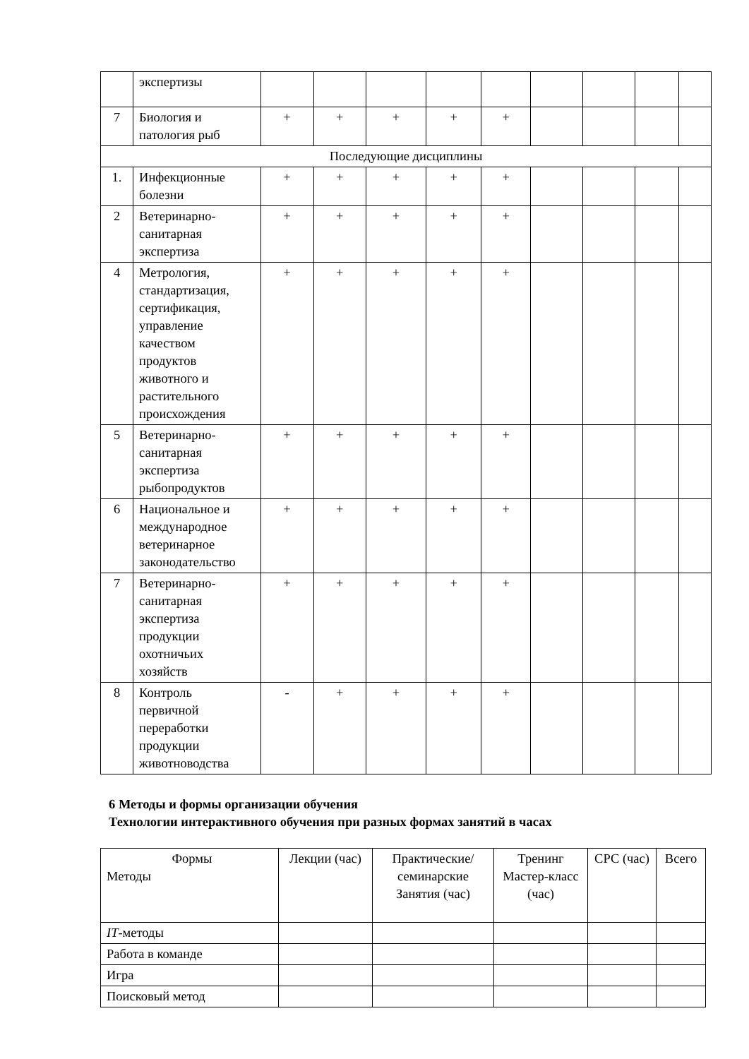| | экспертизы | | | | | | | | | |
| 7 | Биология и патология рыб | + | + | + | + | + | | | | |
| Последующие дисциплины | | | | | | | | | | |
| 1. | Инфекционные болезни | + | + | + | + | + | | | | |
| 2 | Ветеринарно-санитарная экспертиза | + | + | + | + | + | | | | |
| 4 | Метрология, стандартизация, сертификация, управление качеством продуктов животного и растительного происхождения | + | + | + | + | + | | | | |
| 5 | Ветеринарно-санитарная экспертиза рыбопродуктов | + | + | + | + | + | | | | |
| 6 | Национальное и международное ветеринарное законодательство | + | + | + | + | + | | | | |
| 7 | Ветеринарно-санитарная экспертиза продукции охотничьих хозяйств | + | + | + | + | + | | | | |
| 8 | Контроль первичной переработки продукции животноводства | - | + | + | + | + | | | | |
6 Методы и формы организации обучения
Технологии интерактивного обучения при разных формах занятий в часах
| Формы Методы | Лекции (час) | Практические/ семинарские Занятия (час) | Тренинг Мастер-класс (час) | СРС (час) | Всего |
| --- | --- | --- | --- | --- | --- |
| IT -методы | | | | | |
| Работа в команде | | | | | |
| Игра | | | | | |
| Поисковый метод | | | | | |